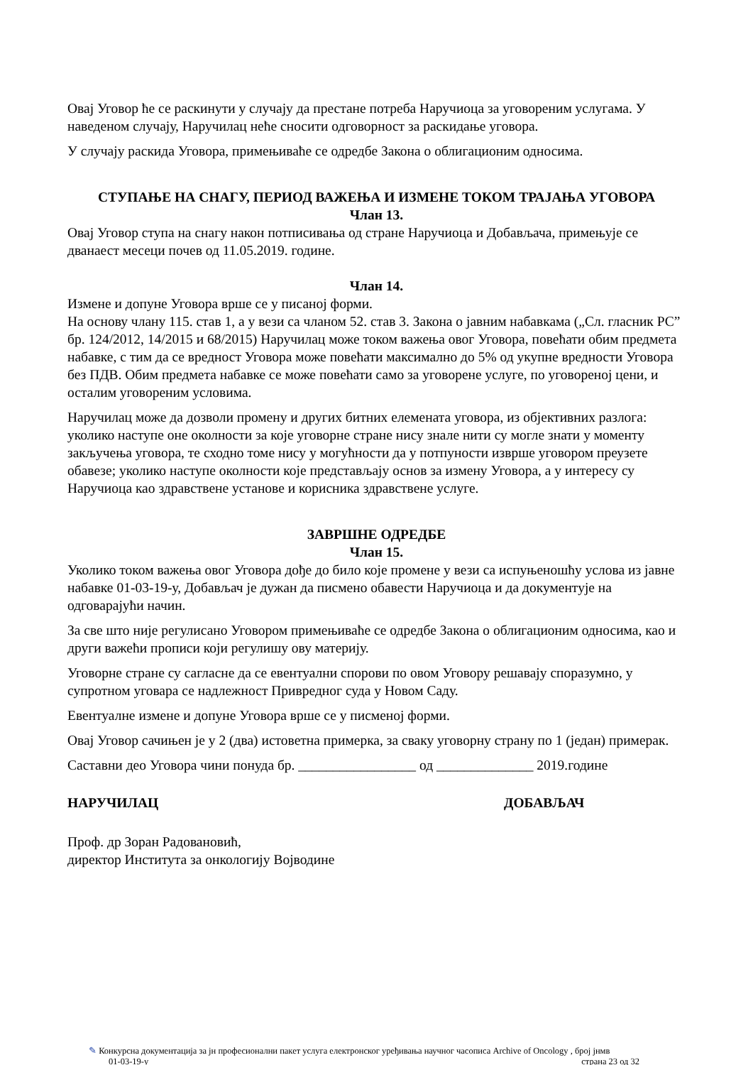Овај Уговор ће се раскинути у случају да престане потреба Наручиоца за уговореним услугама. У наведеном случају, Наручилац неће сносити одговорност за раскидање уговора.
У случају раскида Уговора, примењиваће се одредбе Закона о облигационим односима.
СТУПАЊЕ НА СНАГУ, ПЕРИОД ВАЖЕЊА И ИЗМЕНЕ ТОКОМ ТРАЈАЊА УГОВОРА
Члан 13.
Овај Уговор ступа на снагу након потписивања од стране Наручиоца и Добављача, примењује се дванаест месеци почев од 11.05.2019. године.
Члан 14.
Измене и допуне Уговора врше се у писаној форми.
На основу члану 115. став 1, а у вези са чланом 52. став 3. Закона о јавним набавкама („Сл. гласник РС” бр. 124/2012, 14/2015 и 68/2015) Наручилац може током важења овог Уговора, повећати обим предмета набавке, с тим да се вредност Уговора може повећати максимално до 5% од укупне вредности Уговора без ПДВ. Обим предмета набавке се може повећати само за уговорене услуге, по уговореној цени, и осталим уговореним условима.
Наручилац може да дозволи промену и других битних елемената уговора, из објективних разлога: уколико наступе оне околности за које уговорне стране нису знале нити су могле знати у моменту закључења уговора, те сходно томе нису у могућности да у потпуности изврше уговором преузете обавезе; уколико наступе околности које представљају основ за измену Уговора, а у интересу су Наручиоца као здравствене установе и корисника здравствене услуге.
ЗАВРШНЕ ОДРЕДБЕ
Члан 15.
Уколико током важења овог Уговора дође до било које промене у вези са испуњеношћу услова из јавне набавке 01-03-19-у, Добављач је дужан да писмено обавести Наручиоца и да документује на одговарајући начин.
За све што није регулисано Уговором примењиваће се одредбе Закона о облигационим односима, као и други важећи прописи који регулишу ову материју.
Уговорне стране су сагласне да се евентуални спорови по овом Уговору решавају споразумно, у супротном уговара се надлежност Привредног суда у Новом Саду.
Евентуалне измене и допуне Уговора врше се у писменој форми.
Овај Уговор сачињен је у 2 (два) истоветна примерка, за сваку уговорну страну по 1 (један) примерак.
Саставни део Уговора чини понуда бр. _________________ од ______________ 2019.године
НАРУЧИЛАЦ ДОБАВЉАЧ
Проф. др Зоран Радовановић,
директор Института за онкологију Војводине
✎ Конкурсна документација за јн професионални пакет услуга електронског уређивања научног часописа Archive of Oncology , број јнмв
01-03-19-у страна 23 од 32